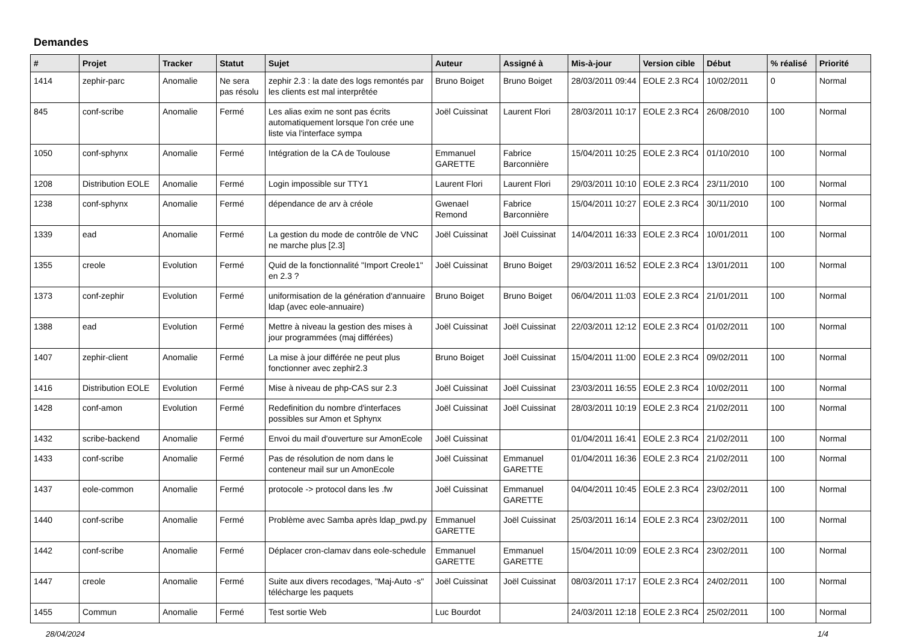Demandes
| # | Projet | Tracker | Statut | Sujet | Auteur | Assigné à | Mis-à-jour | Version cible | Début | % réalisé | Priorité |
| --- | --- | --- | --- | --- | --- | --- | --- | --- | --- | --- | --- |
| 1414 | zephir-parc | Anomalie | Ne sera pas résolu | zephir 2.3 : la date des logs remontés par les clients est mal interprêtée | Bruno Boiget | Bruno Boiget | 28/03/2011 09:44 | EOLE 2.3 RC4 | 10/02/2011 | 0 | Normal |
| 845 | conf-scribe | Anomalie | Fermé | Les alias exim ne sont pas écrits automatiquement lorsque l'on crée une liste via l'interface sympa | Joël Cuissinat | Laurent Flori | 28/03/2011 10:17 | EOLE 2.3 RC4 | 26/08/2010 | 100 | Normal |
| 1050 | conf-sphynx | Anomalie | Fermé | Intégration de la CA de Toulouse | Emmanuel GARETTE | Fabrice Barconnière | 15/04/2011 10:25 | EOLE 2.3 RC4 | 01/10/2010 | 100 | Normal |
| 1208 | Distribution EOLE | Anomalie | Fermé | Login impossible sur TTY1 | Laurent Flori | Laurent Flori | 29/03/2011 10:10 | EOLE 2.3 RC4 | 23/11/2010 | 100 | Normal |
| 1238 | conf-sphynx | Anomalie | Fermé | dépendance de arv à créole | Gwenael Remond | Fabrice Barconnière | 15/04/2011 10:27 | EOLE 2.3 RC4 | 30/11/2010 | 100 | Normal |
| 1339 | ead | Anomalie | Fermé | La gestion du mode de contrôle de VNC ne marche plus [2.3] | Joël Cuissinat | Joël Cuissinat | 14/04/2011 16:33 | EOLE 2.3 RC4 | 10/01/2011 | 100 | Normal |
| 1355 | creole | Evolution | Fermé | Quid de la fonctionnalité "Import Creole1" en 2.3 ? | Joël Cuissinat | Bruno Boiget | 29/03/2011 16:52 | EOLE 2.3 RC4 | 13/01/2011 | 100 | Normal |
| 1373 | conf-zephir | Evolution | Fermé | uniformisation de la génération d'annuaire ldap (avec eole-annuaire) | Bruno Boiget | Bruno Boiget | 06/04/2011 11:03 | EOLE 2.3 RC4 | 21/01/2011 | 100 | Normal |
| 1388 | ead | Evolution | Fermé | Mettre à niveau la gestion des mises à jour programmées (maj différées) | Joël Cuissinat | Joël Cuissinat | 22/03/2011 12:12 | EOLE 2.3 RC4 | 01/02/2011 | 100 | Normal |
| 1407 | zephir-client | Anomalie | Fermé | La mise à jour différée ne peut plus fonctionner avec zephir2.3 | Bruno Boiget | Joël Cuissinat | 15/04/2011 11:00 | EOLE 2.3 RC4 | 09/02/2011 | 100 | Normal |
| 1416 | Distribution EOLE | Evolution | Fermé | Mise à niveau de php-CAS sur 2.3 | Joël Cuissinat | Joël Cuissinat | 23/03/2011 16:55 | EOLE 2.3 RC4 | 10/02/2011 | 100 | Normal |
| 1428 | conf-amon | Evolution | Fermé | Redefinition du nombre d'interfaces possibles sur Amon et Sphynx | Joël Cuissinat | Joël Cuissinat | 28/03/2011 10:19 | EOLE 2.3 RC4 | 21/02/2011 | 100 | Normal |
| 1432 | scribe-backend | Anomalie | Fermé | Envoi du mail d'ouverture sur AmonEcole | Joël Cuissinat | | 01/04/2011 16:41 | EOLE 2.3 RC4 | 21/02/2011 | 100 | Normal |
| 1433 | conf-scribe | Anomalie | Fermé | Pas de résolution de nom dans le conteneur mail sur un AmonEcole | Joël Cuissinat | Emmanuel GARETTE | 01/04/2011 16:36 | EOLE 2.3 RC4 | 21/02/2011 | 100 | Normal |
| 1437 | eole-common | Anomalie | Fermé | protocole -> protocol dans les .fw | Joël Cuissinat | Emmanuel GARETTE | 04/04/2011 10:45 | EOLE 2.3 RC4 | 23/02/2011 | 100 | Normal |
| 1440 | conf-scribe | Anomalie | Fermé | Problème avec Samba après ldap_pwd.py | Emmanuel GARETTE | Joël Cuissinat | 25/03/2011 16:14 | EOLE 2.3 RC4 | 23/02/2011 | 100 | Normal |
| 1442 | conf-scribe | Anomalie | Fermé | Déplacer cron-clamav dans eole-schedule | Emmanuel GARETTE | Emmanuel GARETTE | 15/04/2011 10:09 | EOLE 2.3 RC4 | 23/02/2011 | 100 | Normal |
| 1447 | creole | Anomalie | Fermé | Suite aux divers recodages, "Maj-Auto -s" télécharge les paquets | Joël Cuissinat | Joël Cuissinat | 08/03/2011 17:17 | EOLE 2.3 RC4 | 24/02/2011 | 100 | Normal |
| 1455 | Commun | Anomalie | Fermé | Test sortie Web | Luc Bourdot | | 24/03/2011 12:18 | EOLE 2.3 RC4 | 25/02/2011 | 100 | Normal |
28/04/2024 1/4